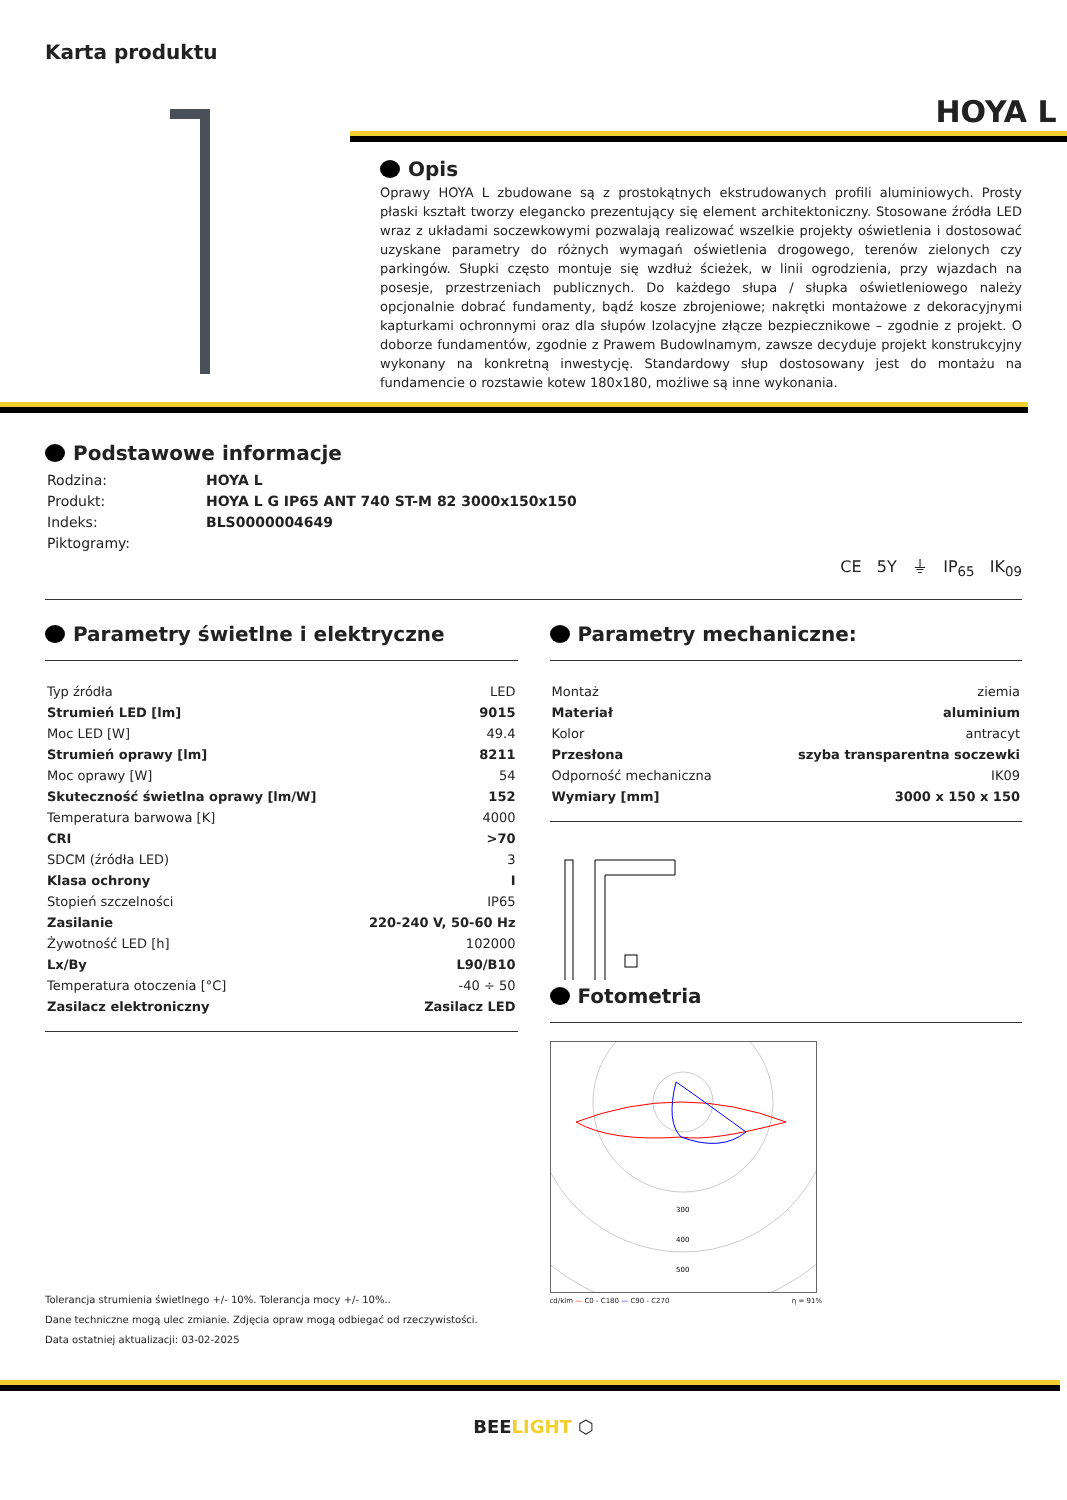Karta produktu
HOYA L
Opis
Oprawy HOYA L zbudowane są z prostokątnych ekstrudowanych profili aluminiowych. Prosty płaski kształt tworzy elegancko prezentujący się element architektoniczny. Stosowane źródła LED wraz z układami soczewkowymi pozwalają realizować wszelkie projekty oświetlenia i dostosować uzyskane parametry do różnych wymagań oświetlenia drogowego, terenów zielonych czy parkingów. Słupki często montuje się wzdłuż ścieżek, w linii ogrodzienia, przy wjazdach na posesje, przestrzeniach publicznych. Do każdego słupa / słupka oświetleniowego należy opcjonalnie dobrać fundamenty, bądź kosze zbrojeniowe; nakrętki montażowe z dekoracyjnymi kapturkami ochronnymi oraz dla słupów Izolacyjne złącze bezpiecznikowe – zgodnie z projekt. O doborze fundamentów, zgodnie z Prawem Budowlnamym, zawsze decyduje projekt konstrukcyjny wykonany na konkretną inwestycję. Standardowy słup dostosowany jest do montażu na fundamencie o rozstawie kotew 180x180, możliwe są inne wykonania.
Podstawowe informacje
| Rodzina: | HOYA L |
| Produkt: | HOYA L G IP65 ANT 740 ST-M 82 3000x150x150 |
| Indeks: | BLS0000004649 |
| Piktogramy: | |
CE 5Y ⏚ IP<sub>65</sub> IK<sub>09</sub>
Parametry świetlne i elektryczne
| Typ źródła | LED |
| Strumień LED [lm] | 9015 |
| Moc LED [W] | 49.4 |
| Strumień oprawy [lm] | 8211 |
| Moc oprawy [W] | 54 |
| Skuteczność świetlna oprawy [lm/W] | 152 |
| Temperatura barwowa [K] | 4000 |
| CRI | >70 |
| SDCM (źródła LED) | 3 |
| Klasa ochrony | I |
| Stopień szczelności | IP65 |
| Zasilanie | 220-240 V, 50-60 Hz |
| Żywotność LED [h] | 102000 |
| Lx/By | L90/B10 |
| Temperatura otoczenia [°C] | -40 ÷ 50 |
| Zasilacz elektroniczny | Zasilacz LED |
Tolerancja strumienia świetlnego +/- 10%. Tolerancja mocy +/- 10%..
Dane techniczne mogą ulec zmianie. Zdjęcia opraw mogą odbiegać od rzeczywistości.
Data ostatniej aktualizacji: 03-02-2025
Parametry mechaniczne:
| Montaż | ziemia |
| Materiał | aluminium |
| Kolor | antracyt |
| Przesłona | szyba transparentna soczewki |
| Odporność mechaniczna | IK09 |
| Wymiary [mm] | 3000 x 150 x 150 |
Fotometria
300
400
500
cd/klm — C0 - C180 — C90 - C270 η = 91%
BEELIGHT ⬡